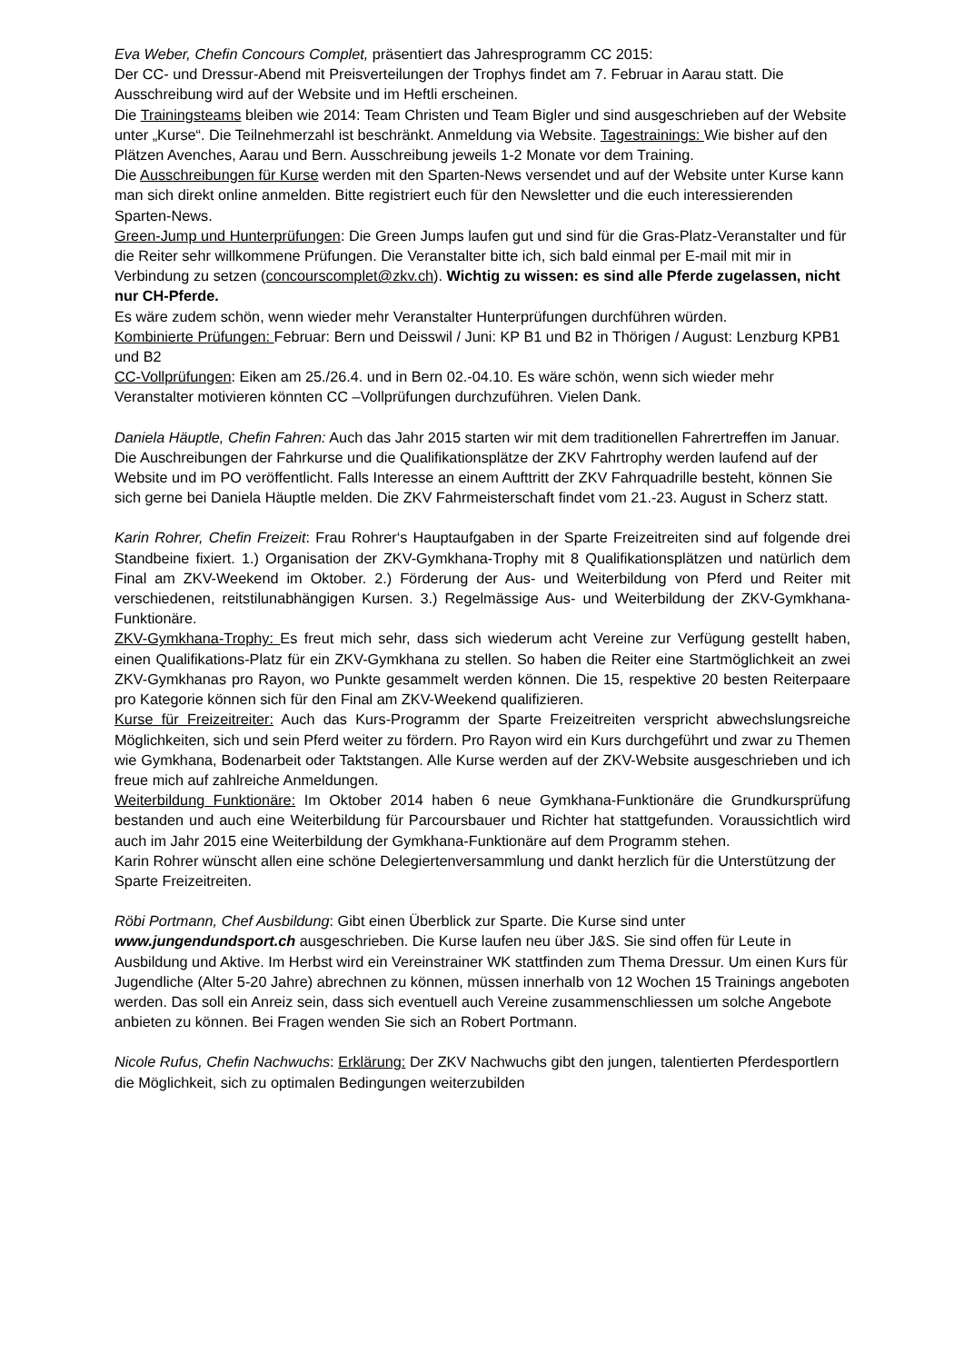Eva Weber, Chefin Concours Complet, präsentiert das Jahresprogramm CC 2015:
Der CC- und Dressur-Abend mit Preisverteilungen der Trophys findet am 7. Februar in Aarau statt. Die Ausschreibung wird auf der Website und im Heftli erscheinen.
Die Trainingsteams bleiben wie 2014: Team Christen und Team Bigler und sind ausgeschrieben auf der Website unter „Kurse“. Die Teilnehmerzahl ist beschränkt. Anmeldung via Website. Tagestrainings: Wie bisher auf den Plätzen Avenches, Aarau und Bern. Ausschreibung jeweils 1-2 Monate vor dem Training.
Die Ausschreibungen für Kurse werden mit den Sparten-News versendet und auf der Website unter Kurse kann man sich direkt online anmelden. Bitte registriert euch für den Newsletter und die euch interessierenden Sparten-News.
Green-Jump und Hunterprüfungen: Die Green Jumps laufen gut und sind für die Gras-Platz-Veranstalter und für die Reiter sehr willkommene Prüfungen. Die Veranstalter bitte ich, sich bald einmal per E-mail mit mir in Verbindung zu setzen (concourscomplet@zkv.ch). Wichtig zu wissen: es sind alle Pferde zugelassen, nicht nur CH-Pferde.
Es wäre zudem schön, wenn wieder mehr Veranstalter Hunterprüfungen durchführen würden.
Kombinierte Prüfungen: Februar: Bern und Deisswil / Juni: KP B1 und B2 in Thörigen / August: Lenzburg KPB1 und B2
CC-Vollprüfungen: Eiken am 25./26.4. und in Bern 02.-04.10. Es wäre schön, wenn sich wieder mehr Veranstalter motivieren könnten CC –Vollprüfungen durchzuführen. Vielen Dank.
Daniela Häuptle, Chefin Fahren: Auch das Jahr 2015 starten wir mit dem traditionellen Fahrertreffen im Januar. Die Auschreibungen der Fahrkurse und die Qualifikationsplätze der ZKV Fahrtrophy werden laufend auf der Website und im PO veröffentlicht. Falls Interesse an einem Aufttritt der ZKV Fahrquadrille besteht, können Sie sich gerne bei Daniela Häuptle melden. Die ZKV Fahrmeisterschaft findet vom 21.-23. August in Scherz statt.
Karin Rohrer, Chefin Freizeit: Frau Rohrer‘s Hauptaufgaben in der Sparte Freizeitreiten sind auf folgende drei Standbeine fixiert. 1.) Organisation der ZKV-Gymkhana-Trophy mit 8 Qualifikationsplätzen und natürlich dem Final am ZKV-Weekend im Oktober. 2.) Förderung der Aus- und Weiterbildung von Pferd und Reiter mit verschiedenen, reitstilunabhängigen Kursen. 3.) Regelmässige Aus- und Weiterbildung der ZKV-Gymkhana-Funktionäre.
ZKV-Gymkhana-Trophy: Es freut mich sehr, dass sich wiederum acht Vereine zur Verfügung gestellt haben, einen Qualifikations-Platz für ein ZKV-Gymkhana zu stellen. So haben die Reiter eine Startmöglichkeit an zwei ZKV-Gymkhanas pro Rayon, wo Punkte gesammelt werden können. Die 15, respektive 20 besten Reiterpaare pro Kategorie können sich für den Final am ZKV-Weekend qualifizieren.
Kurse für Freizeitreiter: Auch das Kurs-Programm der Sparte Freizeitreiten verspricht abwechslungsreiche Möglichkeiten, sich und sein Pferd weiter zu fördern. Pro Rayon wird ein Kurs durchgeführt und zwar zu Themen wie Gymkhana, Bodenarbeit oder Taktstangen. Alle Kurse werden auf der ZKV-Website ausgeschrieben und ich freue mich auf zahlreiche Anmeldungen.
Weiterbildung Funktionäre: Im Oktober 2014 haben 6 neue Gymkhana-Funktionäre die Grundkursprüfung bestanden und auch eine Weiterbildung für Parcoursbauer und Richter hat stattgefunden. Voraussichtlich wird auch im Jahr 2015 eine Weiterbildung der Gymkhana-Funktionäre auf dem Programm stehen.
Karin Rohrer wünscht allen eine schöne Delegiertenversammlung und dankt herzlich für die Unterstützung der Sparte Freizeitreiten.
Röbi Portmann, Chef Ausbildung: Gibt einen Überblick zur Sparte. Die Kurse sind unter www.jungendundsport.ch ausgeschrieben. Die Kurse laufen neu über J&S. Sie sind offen für Leute in Ausbildung und Aktive. Im Herbst wird ein Vereinstrainer WK stattfinden zum Thema Dressur. Um einen Kurs für Jugendliche (Alter 5-20 Jahre) abrechnen zu können, müssen innerhalb von 12 Wochen 15 Trainings angeboten werden. Das soll ein Anreiz sein, dass sich eventuell auch Vereine zusammenschliessen um solche Angebote anbieten zu können. Bei Fragen wenden Sie sich an Robert Portmann.
Nicole Rufus, Chefin Nachwuchs: Erklärung: Der ZKV Nachwuchs gibt den jungen, talentierten Pferdesportlern die Möglichkeit, sich zu optimalen Bedingungen weiterzubilden